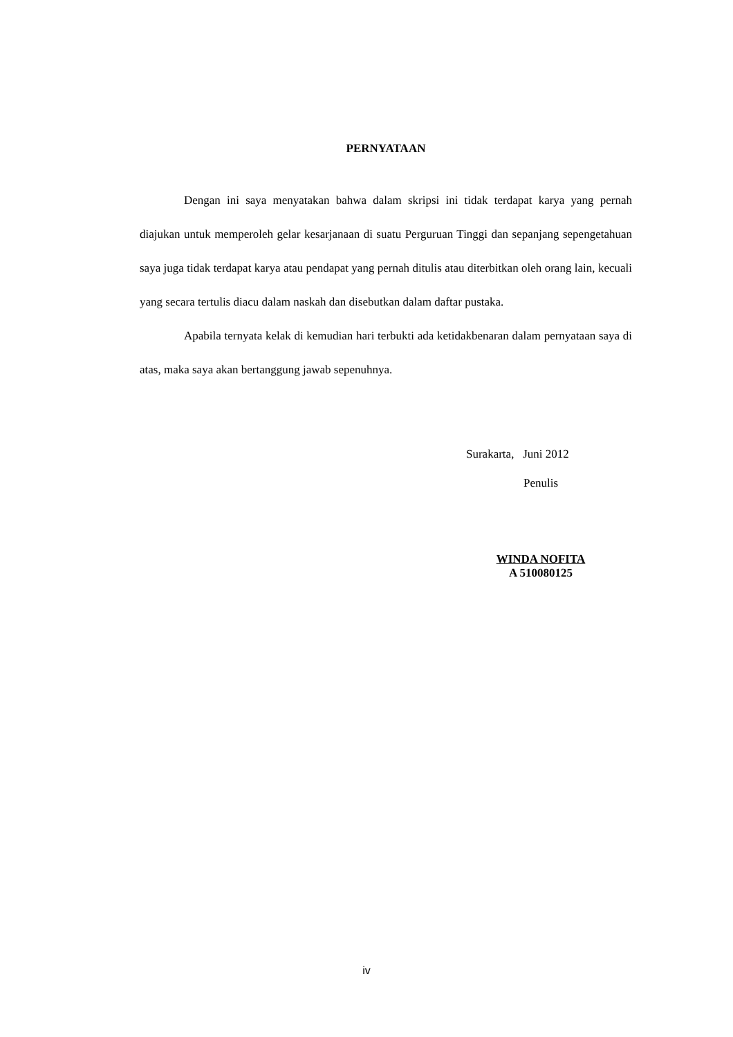PERNYATAAN
Dengan ini saya menyatakan bahwa dalam skripsi ini tidak terdapat karya yang pernah diajukan untuk memperoleh gelar kesarjanaan di suatu Perguruan Tinggi dan sepanjang sepengetahuan saya juga tidak terdapat karya atau pendapat yang pernah ditulis atau diterbitkan oleh orang lain, kecuali yang secara tertulis diacu dalam naskah dan disebutkan dalam daftar pustaka.
Apabila ternyata kelak di kemudian hari terbukti ada ketidakbenaran dalam pernyataan saya di atas, maka saya akan bertanggung jawab sepenuhnya.
Surakarta, Juni 2012
Penulis
WINDA NOFITA
A 510080125
iv